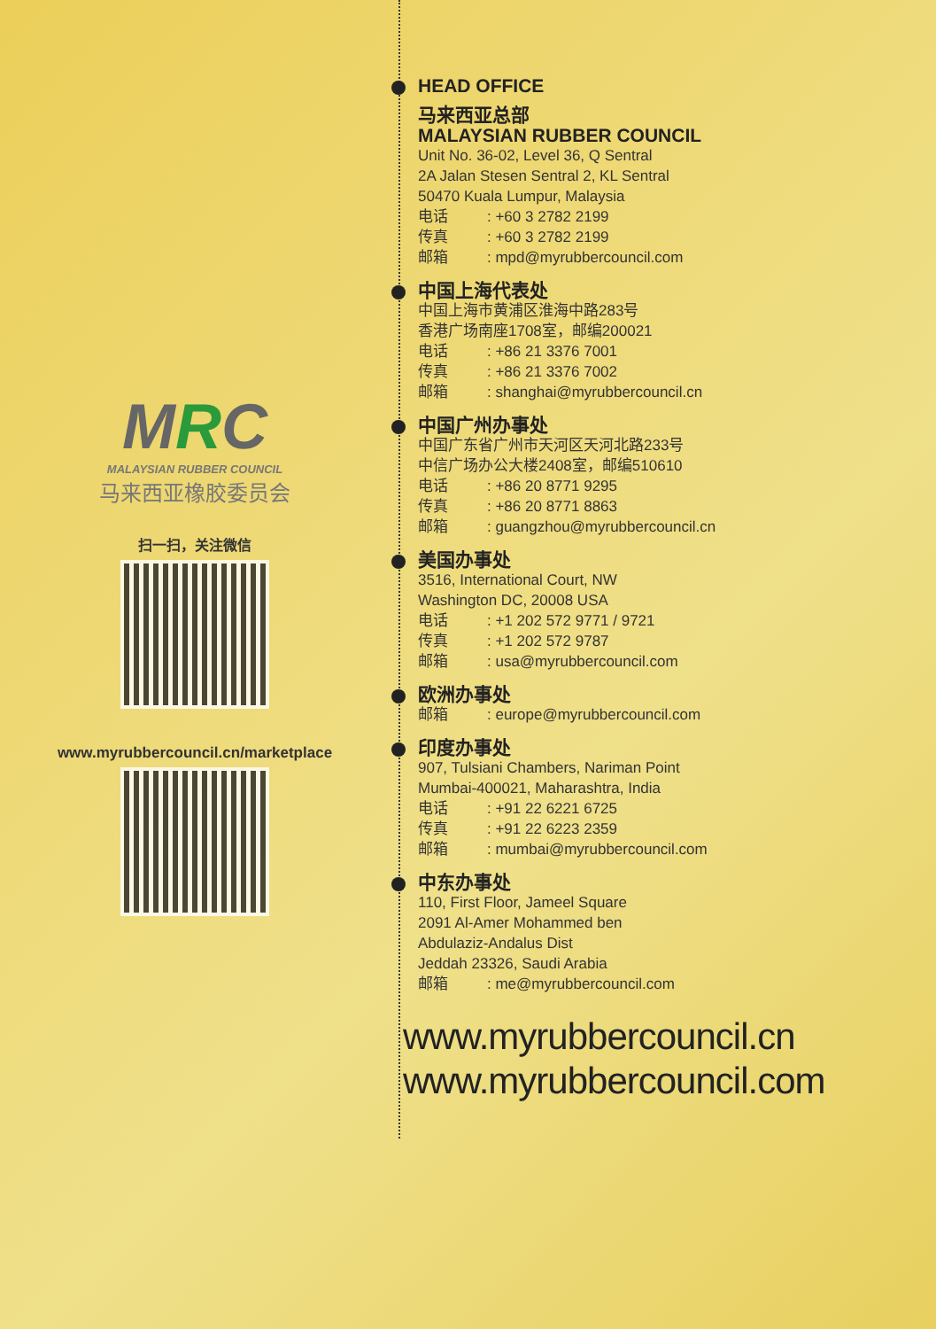MRC
MALAYSIAN RUBBER COUNCIL
马来西亚橡胶委员会
扫一扫，关注微信
www.myrubbercouncil.cn/marketplace
HEAD OFFICE
马来西亚总部
MALAYSIAN RUBBER COUNCIL
Unit No. 36-02, Level 36, Q Sentral
2A Jalan Stesen Sentral 2, KL Sentral
50470 Kuala Lumpur, Malaysia
电话: +60 3 2782 2199
传真: +60 3 2782 2199
邮箱: mpd@myrubbercouncil.com
中国上海代表处
中国上海市黄浦区淮海中路283号
香港广场南座1708室，邮编200021
电话: +86 21 3376 7001
传真: +86 21 3376 7002
邮箱: shanghai@myrubbercouncil.cn
中国广州办事处
中国广东省广州市天河区天河北路233号
中信广场办公大楼2408室，邮编510610
电话: +86 20 8771 9295
传真: +86 20 8771 8863
邮箱: guangzhou@myrubbercouncil.cn
美国办事处
3516, International Court, NW
Washington DC, 20008 USA
电话: +1 202 572 9771 / 9721
传真: +1 202 572 9787
邮箱: usa@myrubbercouncil.com
欧洲办事处
邮箱: europe@myrubbercouncil.com
印度办事处
907, Tulsiani Chambers, Nariman Point
Mumbai-400021, Maharashtra, India
电话: +91 22 6221 6725
传真: +91 22 6223 2359
邮箱: mumbai@myrubbercouncil.com
中东办事处
110, First Floor, Jameel Square
2091 Al-Amer Mohammed ben
Abdulaziz-Andalus Dist
Jeddah 23326, Saudi Arabia
邮箱: me@myrubbercouncil.com
www.myrubbercouncil.cn
www.myrubbercouncil.com